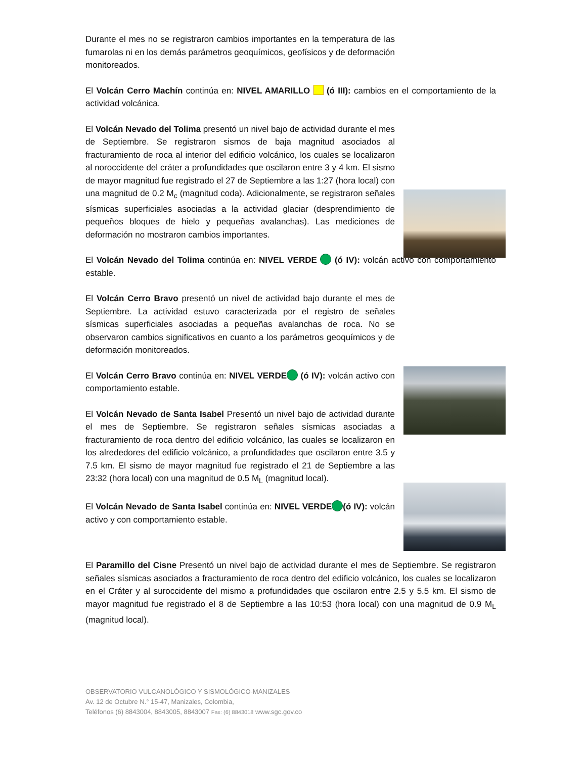Durante el mes no se registraron cambios importantes en la temperatura de las fumarolas ni en los demás parámetros geoquímicos, geofísicos y de deformación monitoreados.
El Volcán Cerro Machín continúa en: NIVEL AMARILLO (ó III): cambios en el comportamiento de la actividad volcánica.
El Volcán Nevado del Tolima presentó un nivel bajo de actividad durante el mes de Septiembre. Se registraron sismos de baja magnitud asociados al fracturamiento de roca al interior del edificio volcánico, los cuales se localizaron al noroccidente del cráter a profundidades que oscilaron entre 3 y 4 km. El sismo de mayor magnitud fue registrado el 27 de Septiembre a las 1:27 (hora local) con una magnitud de 0.2 M<sub>c</sub> (magnitud coda). Adicionalmente, se registraron señales sísmicas superficiales asociadas a la actividad glaciar (desprendimiento de pequeños bloques de hielo y pequeñas avalanchas). Las mediciones de deformación no mostraron cambios importantes.
El Volcán Nevado del Tolima continúa en: NIVEL VERDE (ó IV): volcán activo con comportamiento estable.
El Volcán Cerro Bravo presentó un nivel de actividad bajo durante el mes de Septiembre. La actividad estuvo caracterizada por el registro de señales sísmicas superficiales asociadas a pequeñas avalanchas de roca. No se observaron cambios significativos en cuanto a los parámetros geoquímicos y de deformación monitoreados.
El Volcán Cerro Bravo continúa en: NIVEL VERDE (ó IV): volcán activo con comportamiento estable.
El Volcán Nevado de Santa Isabel Presentó un nivel bajo de actividad durante el mes de Septiembre. Se registraron señales sísmicas asociadas a fracturamiento de roca dentro del edificio volcánico, las cuales se localizaron en los alrededores del edificio volcánico, a profundidades que oscilaron entre 3.5 y 7.5 km. El sismo de mayor magnitud fue registrado el 21 de Septiembre a las 23:32 (hora local) con una magnitud de 0.5 M<sub>L</sub> (magnitud local).
El Volcán Nevado de Santa Isabel continúa en: NIVEL VERDE (ó IV): volcán activo y con comportamiento estable.
El Paramillo del Cisne Presentó un nivel bajo de actividad durante el mes de Septiembre. Se registraron señales sísmicas asociados a fracturamiento de roca dentro del edificio volcánico, los cuales se localizaron en el Cráter y al suroccidente del mismo a profundidades que oscilaron entre 2.5 y 5.5 km. El sismo de mayor magnitud fue registrado el 8 de Septiembre a las 10:53 (hora local) con una magnitud de 0.9 M<sub>L</sub> (magnitud local).
OBSERVATORIO VULCANOLÓGICO Y SISMOLÓGICO-MANIZALES
Av. 12 de Octubre N.° 15-47, Manizales, Colombia,
Teléfonos (6) 8843004, 8843005, 8843007 Fax: (6) 8843018 www.sgc.gov.co